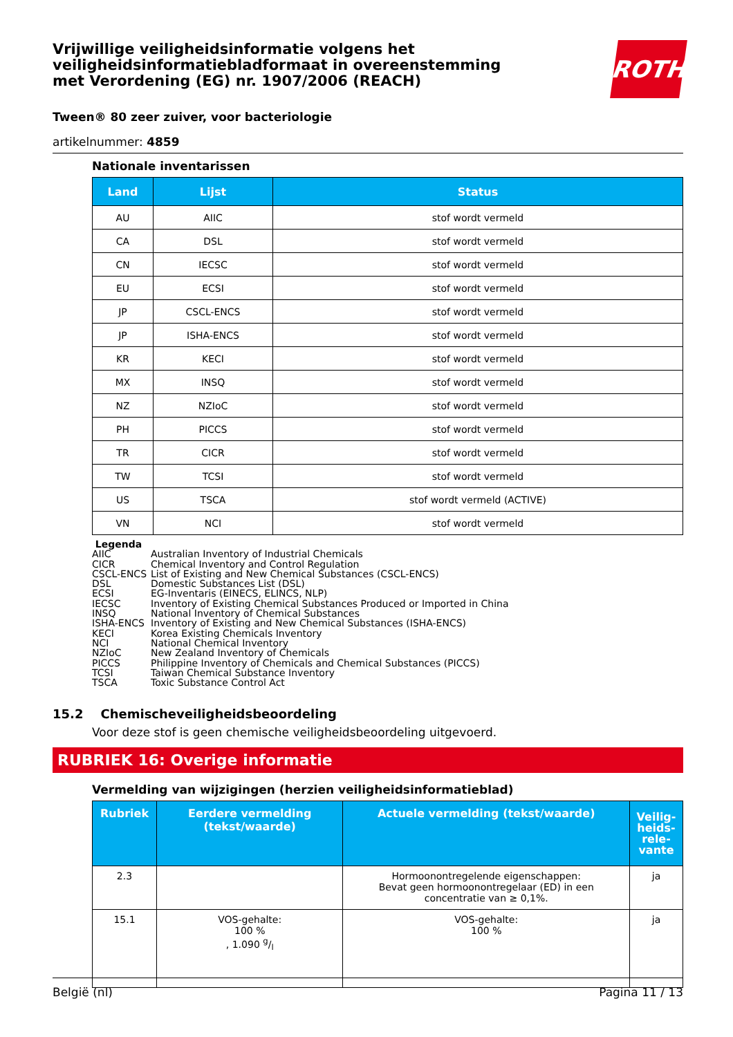ROTH
Vrijwillige veiligheidsinformatie volgens het veiligheidsinformatiebladformaat in overeenstemming met Verordening (EG) nr. 1907/2006 (REACH)
Tween® 80 zeer zuiver, voor bacteriologie
artikelnummer: 4859
Nationale inventarissen
| Land | Lijst | Status |
| --- | --- | --- |
| AU | AIIC | stof wordt vermeld |
| CA | DSL | stof wordt vermeld |
| CN | IECSC | stof wordt vermeld |
| EU | ECSI | stof wordt vermeld |
| JP | CSCL-ENCS | stof wordt vermeld |
| JP | ISHA-ENCS | stof wordt vermeld |
| KR | KECI | stof wordt vermeld |
| MX | INSQ | stof wordt vermeld |
| NZ | NZIoC | stof wordt vermeld |
| PH | PICCS | stof wordt vermeld |
| TR | CICR | stof wordt vermeld |
| TW | TCSI | stof wordt vermeld |
| US | TSCA | stof wordt vermeld (ACTIVE) |
| VN | NCI | stof wordt vermeld |
Legenda
AIIC Australian Inventory of Industrial Chemicals
CICR Chemical Inventory and Control Regulation
CSCL-ENCS List of Existing and New Chemical Substances (CSCL-ENCS)
DSL Domestic Substances List (DSL)
ECSI EG-Inventaris (EINECS, ELINCS, NLP)
IECSC Inventory of Existing Chemical Substances Produced or Imported in China
INSQ National Inventory of Chemical Substances
ISHA-ENCS Inventory of Existing and New Chemical Substances (ISHA-ENCS)
KECI Korea Existing Chemicals Inventory
NCI National Chemical Inventory
NZIoC New Zealand Inventory of Chemicals
PICCS Philippine Inventory of Chemicals and Chemical Substances (PICCS)
TCSI Taiwan Chemical Substance Inventory
TSCA Toxic Substance Control Act
15.2 Chemischeveiligheidsbeoordeling
Voor deze stof is geen chemische veiligheidsbeoordeling uitgevoerd.
RUBRIEK 16: Overige informatie
Vermelding van wijzigingen (herzien veiligheidsinformatieblad)
| Rubriek | Eerdere vermelding (tekst/waarde) | Actuele vermelding (tekst/waarde) | Veilig- heids- rele- vante |
| --- | --- | --- | --- |
| 2.3 | | Hormoonontregelende eigenschappen: Bevat geen hormoonontregelaar (ED) in een concentratie van ≥ 0,1%. | ja |
| 15.1 | VOS-gehalte: 100 % , 1.090 g/l | VOS-gehalte: 100 % | ja |
België (nl) Pagina 11 / 13